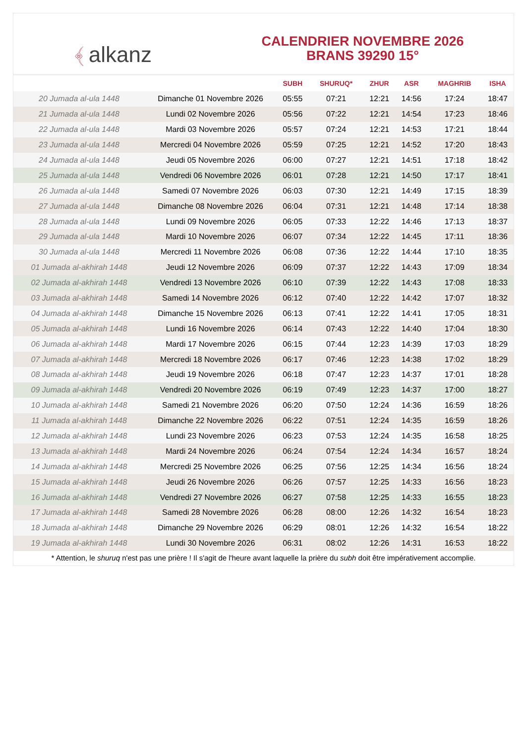﴾ alkanz
CALENDRIER NOVEMBRE 2026
BRANS 39290 15°
| | | SUBH | SHURUQ* | ZHUR | ASR | MAGHRIB | ISHA |
| --- | --- | --- | --- | --- | --- | --- | --- |
| 20 Jumada al-ula 1448 | Dimanche 01 Novembre 2026 | 05:55 | 07:21 | 12:21 | 14:56 | 17:24 | 18:47 |
| 21 Jumada al-ula 1448 | Lundi 02 Novembre 2026 | 05:56 | 07:22 | 12:21 | 14:54 | 17:23 | 18:46 |
| 22 Jumada al-ula 1448 | Mardi 03 Novembre 2026 | 05:57 | 07:24 | 12:21 | 14:53 | 17:21 | 18:44 |
| 23 Jumada al-ula 1448 | Mercredi 04 Novembre 2026 | 05:59 | 07:25 | 12:21 | 14:52 | 17:20 | 18:43 |
| 24 Jumada al-ula 1448 | Jeudi 05 Novembre 2026 | 06:00 | 07:27 | 12:21 | 14:51 | 17:18 | 18:42 |
| 25 Jumada al-ula 1448 | Vendredi 06 Novembre 2026 | 06:01 | 07:28 | 12:21 | 14:50 | 17:17 | 18:41 |
| 26 Jumada al-ula 1448 | Samedi 07 Novembre 2026 | 06:03 | 07:30 | 12:21 | 14:49 | 17:15 | 18:39 |
| 27 Jumada al-ula 1448 | Dimanche 08 Novembre 2026 | 06:04 | 07:31 | 12:21 | 14:48 | 17:14 | 18:38 |
| 28 Jumada al-ula 1448 | Lundi 09 Novembre 2026 | 06:05 | 07:33 | 12:22 | 14:46 | 17:13 | 18:37 |
| 29 Jumada al-ula 1448 | Mardi 10 Novembre 2026 | 06:07 | 07:34 | 12:22 | 14:45 | 17:11 | 18:36 |
| 30 Jumada al-ula 1448 | Mercredi 11 Novembre 2026 | 06:08 | 07:36 | 12:22 | 14:44 | 17:10 | 18:35 |
| 01 Jumada al-akhirah 1448 | Jeudi 12 Novembre 2026 | 06:09 | 07:37 | 12:22 | 14:43 | 17:09 | 18:34 |
| 02 Jumada al-akhirah 1448 | Vendredi 13 Novembre 2026 | 06:10 | 07:39 | 12:22 | 14:43 | 17:08 | 18:33 |
| 03 Jumada al-akhirah 1448 | Samedi 14 Novembre 2026 | 06:12 | 07:40 | 12:22 | 14:42 | 17:07 | 18:32 |
| 04 Jumada al-akhirah 1448 | Dimanche 15 Novembre 2026 | 06:13 | 07:41 | 12:22 | 14:41 | 17:05 | 18:31 |
| 05 Jumada al-akhirah 1448 | Lundi 16 Novembre 2026 | 06:14 | 07:43 | 12:22 | 14:40 | 17:04 | 18:30 |
| 06 Jumada al-akhirah 1448 | Mardi 17 Novembre 2026 | 06:15 | 07:44 | 12:23 | 14:39 | 17:03 | 18:29 |
| 07 Jumada al-akhirah 1448 | Mercredi 18 Novembre 2026 | 06:17 | 07:46 | 12:23 | 14:38 | 17:02 | 18:29 |
| 08 Jumada al-akhirah 1448 | Jeudi 19 Novembre 2026 | 06:18 | 07:47 | 12:23 | 14:37 | 17:01 | 18:28 |
| 09 Jumada al-akhirah 1448 | Vendredi 20 Novembre 2026 | 06:19 | 07:49 | 12:23 | 14:37 | 17:00 | 18:27 |
| 10 Jumada al-akhirah 1448 | Samedi 21 Novembre 2026 | 06:20 | 07:50 | 12:24 | 14:36 | 16:59 | 18:26 |
| 11 Jumada al-akhirah 1448 | Dimanche 22 Novembre 2026 | 06:22 | 07:51 | 12:24 | 14:35 | 16:59 | 18:26 |
| 12 Jumada al-akhirah 1448 | Lundi 23 Novembre 2026 | 06:23 | 07:53 | 12:24 | 14:35 | 16:58 | 18:25 |
| 13 Jumada al-akhirah 1448 | Mardi 24 Novembre 2026 | 06:24 | 07:54 | 12:24 | 14:34 | 16:57 | 18:24 |
| 14 Jumada al-akhirah 1448 | Mercredi 25 Novembre 2026 | 06:25 | 07:56 | 12:25 | 14:34 | 16:56 | 18:24 |
| 15 Jumada al-akhirah 1448 | Jeudi 26 Novembre 2026 | 06:26 | 07:57 | 12:25 | 14:33 | 16:56 | 18:23 |
| 16 Jumada al-akhirah 1448 | Vendredi 27 Novembre 2026 | 06:27 | 07:58 | 12:25 | 14:33 | 16:55 | 18:23 |
| 17 Jumada al-akhirah 1448 | Samedi 28 Novembre 2026 | 06:28 | 08:00 | 12:26 | 14:32 | 16:54 | 18:23 |
| 18 Jumada al-akhirah 1448 | Dimanche 29 Novembre 2026 | 06:29 | 08:01 | 12:26 | 14:32 | 16:54 | 18:22 |
| 19 Jumada al-akhirah 1448 | Lundi 30 Novembre 2026 | 06:31 | 08:02 | 12:26 | 14:31 | 16:53 | 18:22 |
* Attention, le shuruq n'est pas une prière ! Il s'agit de l'heure avant laquelle la prière du subh doit être impérativement accomplie.